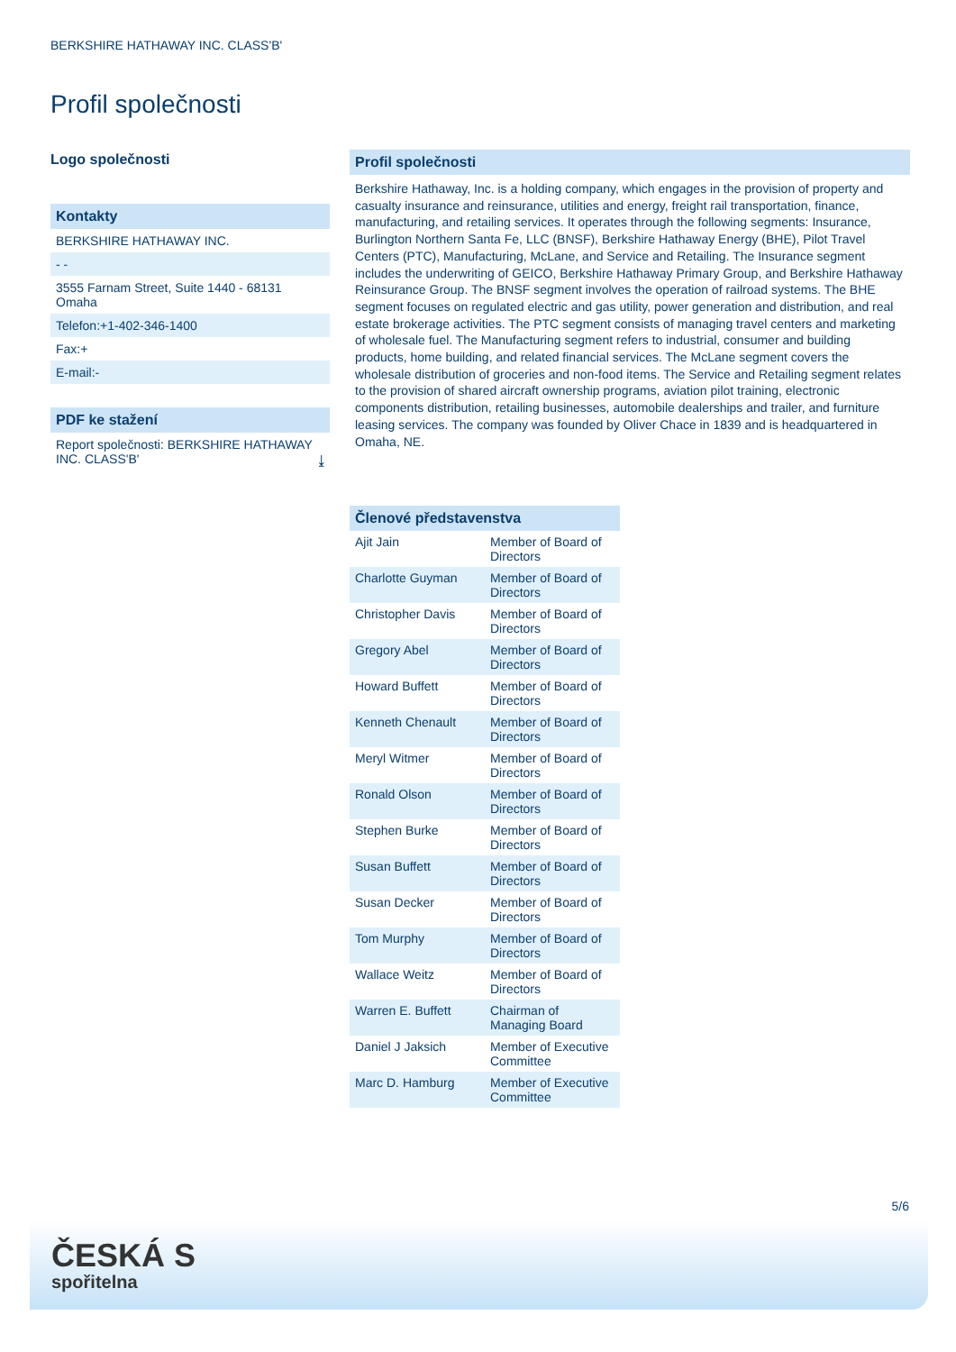BERKSHIRE HATHAWAY INC. CLASS'B'
Profil společnosti
Logo společnosti
Kontakty
BERKSHIRE HATHAWAY INC.
- -
3555 Farnam Street, Suite 1440 - 68131 Omaha
Telefon:+1-402-346-1400
Fax:+
E-mail:-
PDF ke stažení
Report společnosti: BERKSHIRE HATHAWAY INC. CLASS'B' ⤓
Profil společnosti
Berkshire Hathaway, Inc. is a holding company, which engages in the provision of property and casualty insurance and reinsurance, utilities and energy, freight rail transportation, finance, manufacturing, and retailing services. It operates through the following segments: Insurance, Burlington Northern Santa Fe, LLC (BNSF), Berkshire Hathaway Energy (BHE), Pilot Travel Centers (PTC), Manufacturing, McLane, and Service and Retailing. The Insurance segment includes the underwriting of GEICO, Berkshire Hathaway Primary Group, and Berkshire Hathaway Reinsurance Group. The BNSF segment involves the operation of railroad systems. The BHE segment focuses on regulated electric and gas utility, power generation and distribution, and real estate brokerage activities. The PTC segment consists of managing travel centers and marketing of wholesale fuel. The Manufacturing segment refers to industrial, consumer and building products, home building, and related financial services. The McLane segment covers the wholesale distribution of groceries and non-food items. The Service and Retailing segment relates to the provision of shared aircraft ownership programs, aviation pilot training, electronic components distribution, retailing businesses, automobile dealerships and trailer, and furniture leasing services. The company was founded by Oliver Chace in 1839 and is headquartered in Omaha, NE.
| Členové představenstva | |
| --- | --- |
| Ajit Jain | Member of Board of Directors |
| Charlotte Guyman | Member of Board of Directors |
| Christopher Davis | Member of Board of Directors |
| Gregory Abel | Member of Board of Directors |
| Howard Buffett | Member of Board of Directors |
| Kenneth Chenault | Member of Board of Directors |
| Meryl Witmer | Member of Board of Directors |
| Ronald Olson | Member of Board of Directors |
| Stephen Burke | Member of Board of Directors |
| Susan Buffett | Member of Board of Directors |
| Susan Decker | Member of Board of Directors |
| Tom Murphy | Member of Board of Directors |
| Wallace Weitz | Member of Board of Directors |
| Warren E. Buffett | Chairman of Managing Board |
| Daniel J Jaksich | Member of Executive Committee |
| Marc D. Hamburg | Member of Executive Committee |
5/6
ČESKÁ S
spořitelna